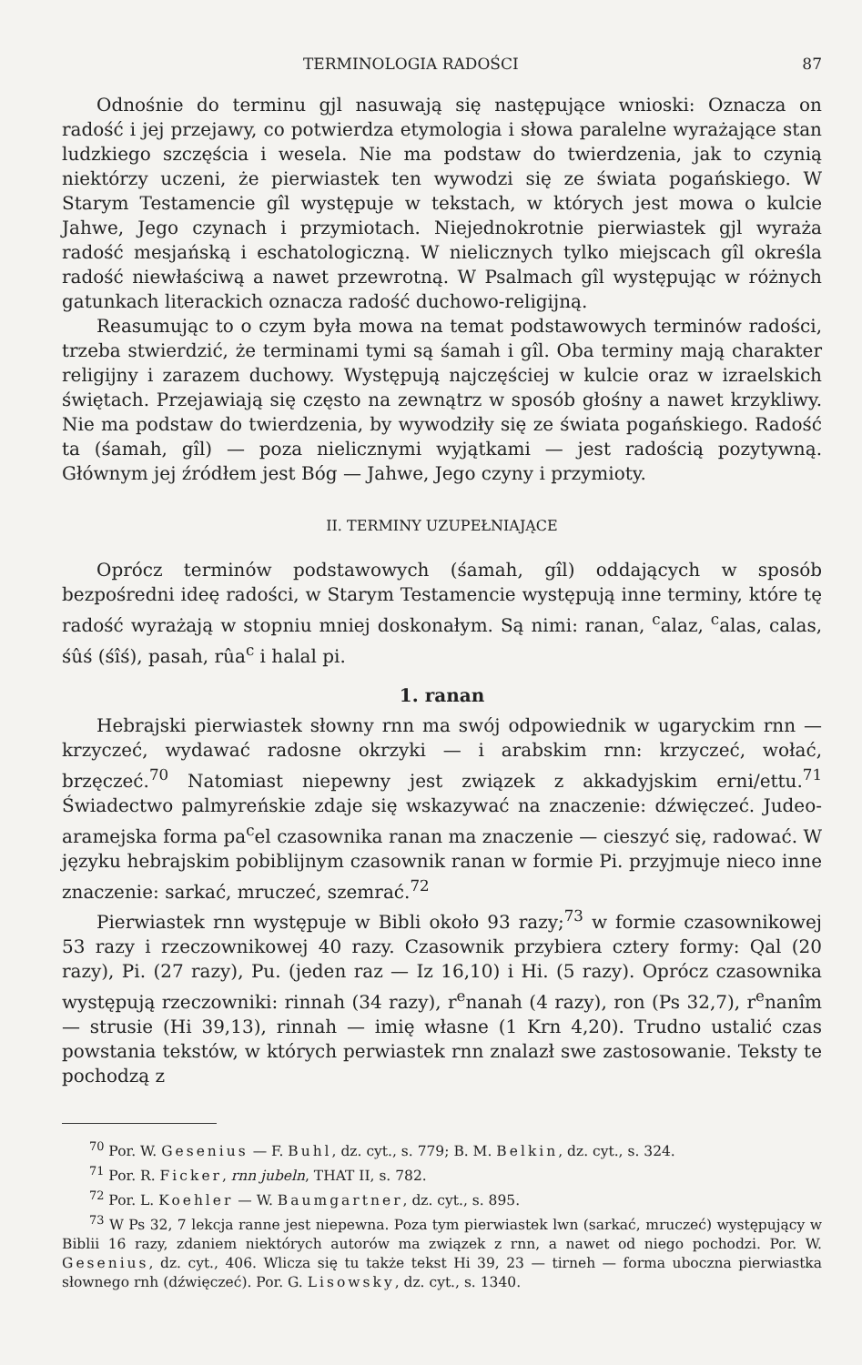TERMINOLOGIA RADOŚCI 87
Odnośnie do terminu gjl nasuwają się następujące wnioski: Oznacza on radość i jej przejawy, co potwierdza etymologia i słowa paralelne wyrażające stan ludzkiego szczęścia i wesela. Nie ma podstaw do twierdzenia, jak to czynią niektórzy uczeni, że pierwiastek ten wywodzi się ze świata pogańskiego. W Starym Testamencie gîl występuje w tekstach, w których jest mowa o kulcie Jahwe, Jego czynach i przymiotach. Niejednokrotnie pierwiastek gjl wyraża radość mesjańską i eschatologiczną. W nielicznych tylko miejscach gîl określa radość niewłaściwą a nawet przewrotną. W Psalmach gîl występując w różnych gatunkach literackich oznacza radość duchowo-religijną.
Reasumując to o czym była mowa na temat podstawowych terminów radości, trzeba stwierdzić, że terminami tymi są śamah i gîl. Oba terminy mają charakter religijny i zarazem duchowy. Występują najczęściej w kulcie oraz w izraelskich świętach. Przejawiają się często na zewnątrz w sposób głośny a nawet krzykliwy. Nie ma podstaw do twierdzenia, by wywodziły się ze świata pogańskiego. Radość ta (śamah, gîl) — poza nielicznymi wyjątkami — jest radością pozytywną. Głównym jej źródłem jest Bóg — Jahwe, Jego czyny i przymioty.
II. TERMINY UZUPEŁNIAJĄCE
Oprócz terminów podstawowych (śamah, gîl) oddających w sposób bezpośredni ideę radości, w Starym Testamencie występują inne terminy, które tę radość wyrażają w stopniu mniej doskonałym. Są nimi: ranan, <sup>c</sup>alaz, <sup>c</sup>alas, calas, śûś (śîś), pasah, rûa<sup>c</sup> i halal pi.
1. ranan
Hebrajski pierwiastek słowny rnn ma swój odpowiednik w ugaryckim rnn — krzyczeć, wydawać radosne okrzyki — i arabskim rnn: krzyczeć, wołać, brzęczeć.<sup>70</sup> Natomiast niepewny jest związek z akkadyjskim erni/ettu.<sup>71</sup> Świadectwo palmyreńskie zdaje się wskazywać na znaczenie: dźwięczeć. Judeo-aramejska forma pa<sup>c</sup>el czasownika ranan ma znaczenie — cieszyć się, radować. W języku hebrajskim pobiblijnym czasownik ranan w formie Pi. przyjmuje nieco inne znaczenie: sarkać, mruczeć, szemrać.<sup>72</sup>
Pierwiastek rnn występuje w Bibli około 93 razy;<sup>73</sup> w formie czasownikowej 53 razy i rzeczownikowej 40 razy. Czasownik przybiera cztery formy: Qal (20 razy), Pi. (27 razy), Pu. (jeden raz — Iz 16,10) i Hi. (5 razy). Oprócz czasownika występują rzeczowniki: rinnah (34 razy), r<sup>e</sup>nanah (4 razy), ron (Ps 32,7), r<sup>e</sup>nanîm — strusie (Hi 39,13), rinnah — imię własne (1 Krn 4,20). Trudno ustalić czas powstania tekstów, w których perwiastek rnn znalazł swe zastosowanie. Teksty te pochodzą z
<sup>70</sup> Por. W. Gesenius — F. Buhl, dz. cyt., s. 779; B. M. Belkin, dz. cyt., s. 324.
<sup>71</sup> Por. R. Ficker, rnn jubeln, THAT II, s. 782.
<sup>72</sup> Por. L. Koehler — W. Baumgartner, dz. cyt., s. 895.
<sup>73</sup> W Ps 32, 7 lekcja ranne jest niepewna. Poza tym pierwiastek lwn (sarkać, mruczeć) występujący w Biblii 16 razy, zdaniem niektórych autorów ma związek z rnn, a nawet od niego pochodzi. Por. W. Gesenius, dz. cyt., 406. Wlicza się tu także tekst Hi 39, 23 — tirneh — forma uboczna pierwiastka słownego rnh (dźwięczeć). Por. G. Lisowsky, dz. cyt., s. 1340.